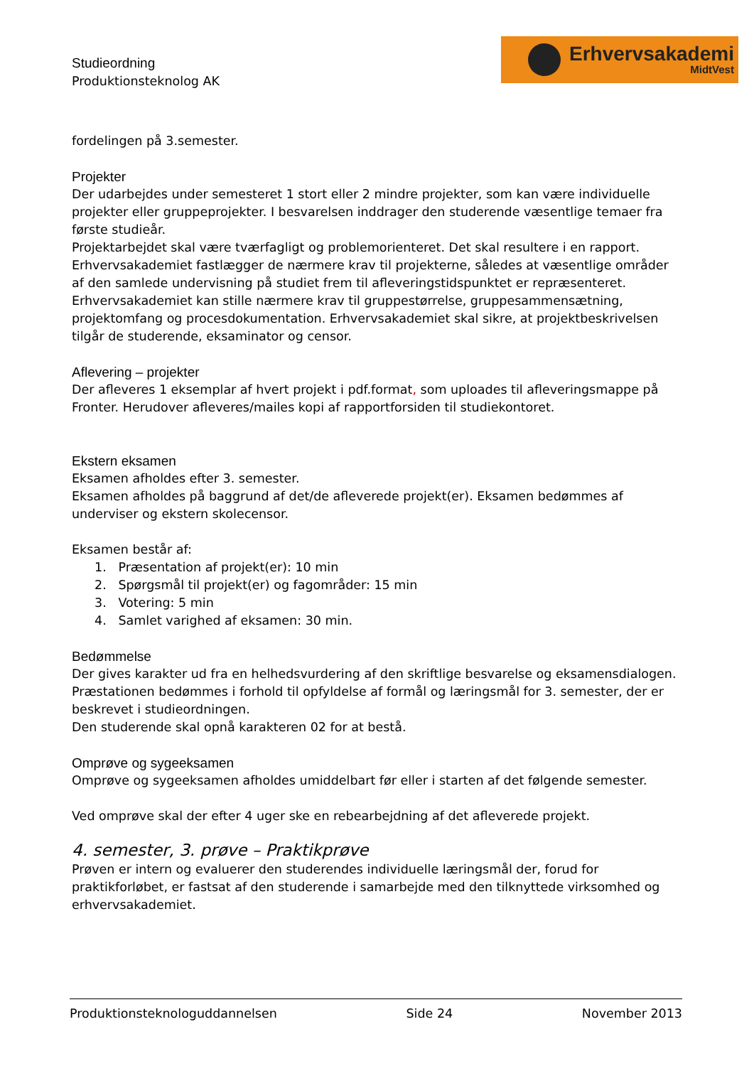Studieordning
Produktionsteknolog AK
Erhvervsakademi
MidtVest
fordelingen på 3.semester.
Projekter
Der udarbejdes under semesteret 1 stort eller 2 mindre projekter, som kan være individuelle projekter eller gruppeprojekter. I besvarelsen inddrager den studerende væsentlige temaer fra første studieår.
Projektarbejdet skal være tværfagligt og problemorienteret. Det skal resultere i en rapport. Erhvervsakademiet fastlægger de nærmere krav til projekterne, således at væsentlige områder af den samlede undervisning på studiet frem til afleveringstidspunktet er repræsenteret. Erhvervsakademiet kan stille nærmere krav til gruppestørrelse, gruppesammensætning, projektomfang og procesdokumentation. Erhvervsakademiet skal sikre, at projektbeskrivelsen tilgår de studerende, eksaminator og censor.
Aflevering – projekter
Der afleveres 1 eksemplar af hvert projekt i pdf.format, som uploades til afleveringsmappe på Fronter. Herudover afleveres/mailes kopi af rapportforsiden til studiekontoret.
Ekstern eksamen
Eksamen afholdes efter 3. semester.
Eksamen afholdes på baggrund af det/de afleverede projekt(er). Eksamen bedømmes af underviser og ekstern skolecensor.
Eksamen består af:
1. Præsentation af projekt(er): 10 min
2. Spørgsmål til projekt(er) og fagområder: 15 min
3. Votering: 5 min
4. Samlet varighed af eksamen: 30 min.
Bedømmelse
Der gives karakter ud fra en helhedsvurdering af den skriftlige besvarelse og eksamensdialogen. Præstationen bedømmes i forhold til opfyldelse af formål og læringsmål for 3. semester, der er beskrevet i studieordningen.
Den studerende skal opnå karakteren 02 for at bestå.
Omprøve og sygeeksamen
Omprøve og sygeeksamen afholdes umiddelbart før eller i starten af det følgende semester.
Ved omprøve skal der efter 4 uger ske en rebearbejdning af det afleverede projekt.
4. semester, 3. prøve – Praktikprøve
Prøven er intern og evaluerer den studerendes individuelle læringsmål der, forud for praktikforløbet, er fastsat af den studerende i samarbejde med den tilknyttede virksomhed og erhvervsakademiet.
Produktionsteknologuddannelsen Side 24 November 2013